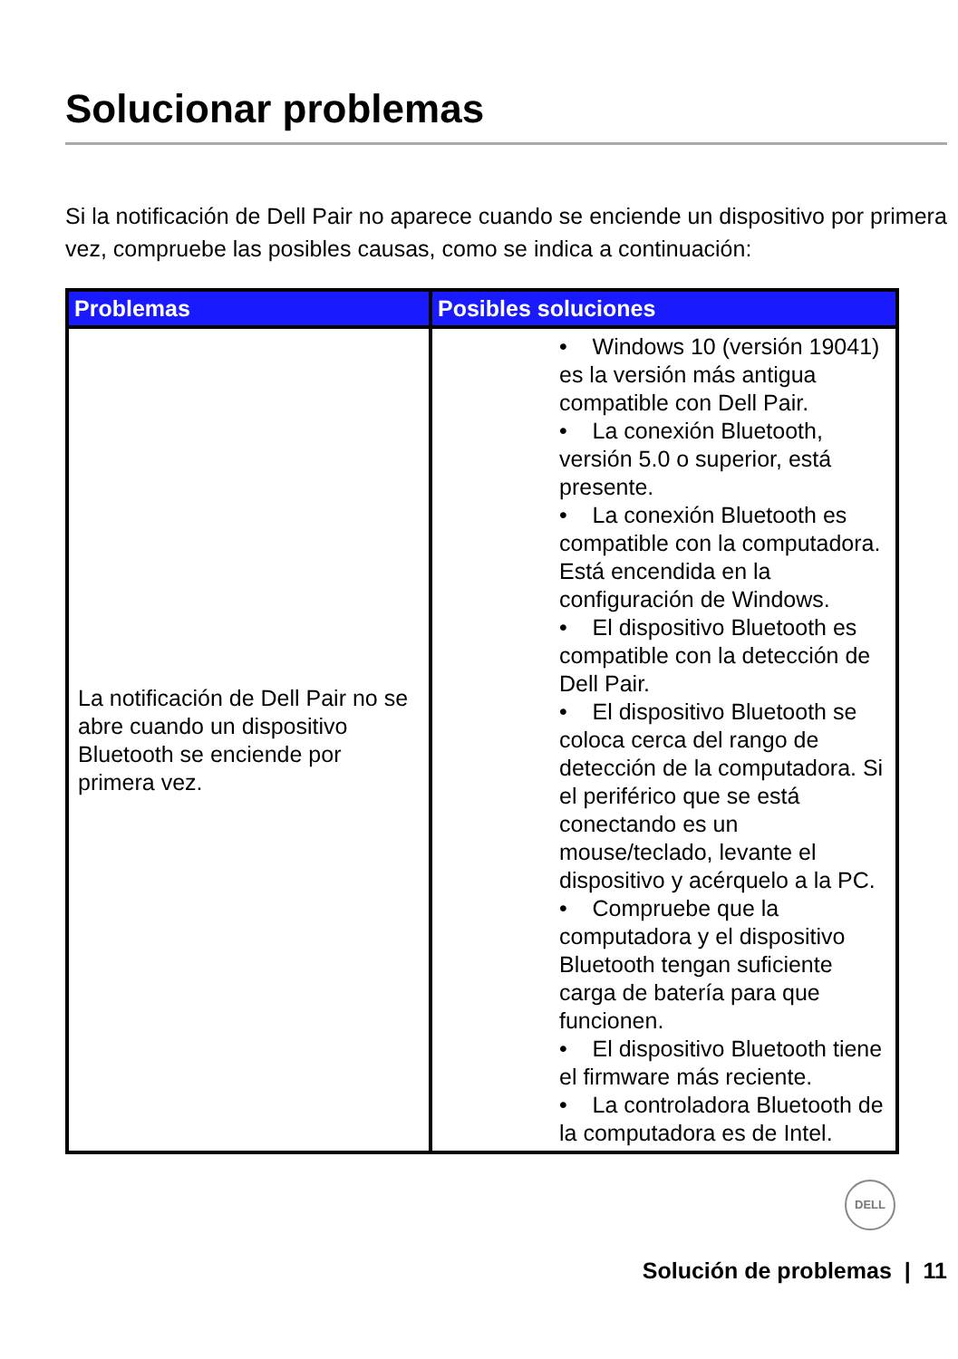Solucionar problemas
Si la notificación de Dell Pair no aparece cuando se enciende un dispositivo por primera vez, compruebe las posibles causas, como se indica a continuación:
| Problemas | Posibles soluciones |
| --- | --- |
| La notificación de Dell Pair no se abre cuando un dispositivo Bluetooth se enciende por primera vez. | • Windows 10 (versión 19041) es la versión más antigua compatible con Dell Pair. • La conexión Bluetooth, versión 5.0 o superior, está presente. • La conexión Bluetooth es compatible con la computadora. Está encendida en la configuración de Windows. • El dispositivo Bluetooth es compatible con la detección de Dell Pair. • El dispositivo Bluetooth se coloca cerca del rango de detección de la computadora. Si el periférico que se está conectando es un mouse/teclado, levante el dispositivo y acérquelo a la PC. • Compruebe que la computadora y el dispositivo Bluetooth tengan suficiente carga de batería para que funcionen. • El dispositivo Bluetooth tiene el firmware más reciente. • La controladora Bluetooth de la computadora es de Intel. |
DELL
Solución de problemas | 11